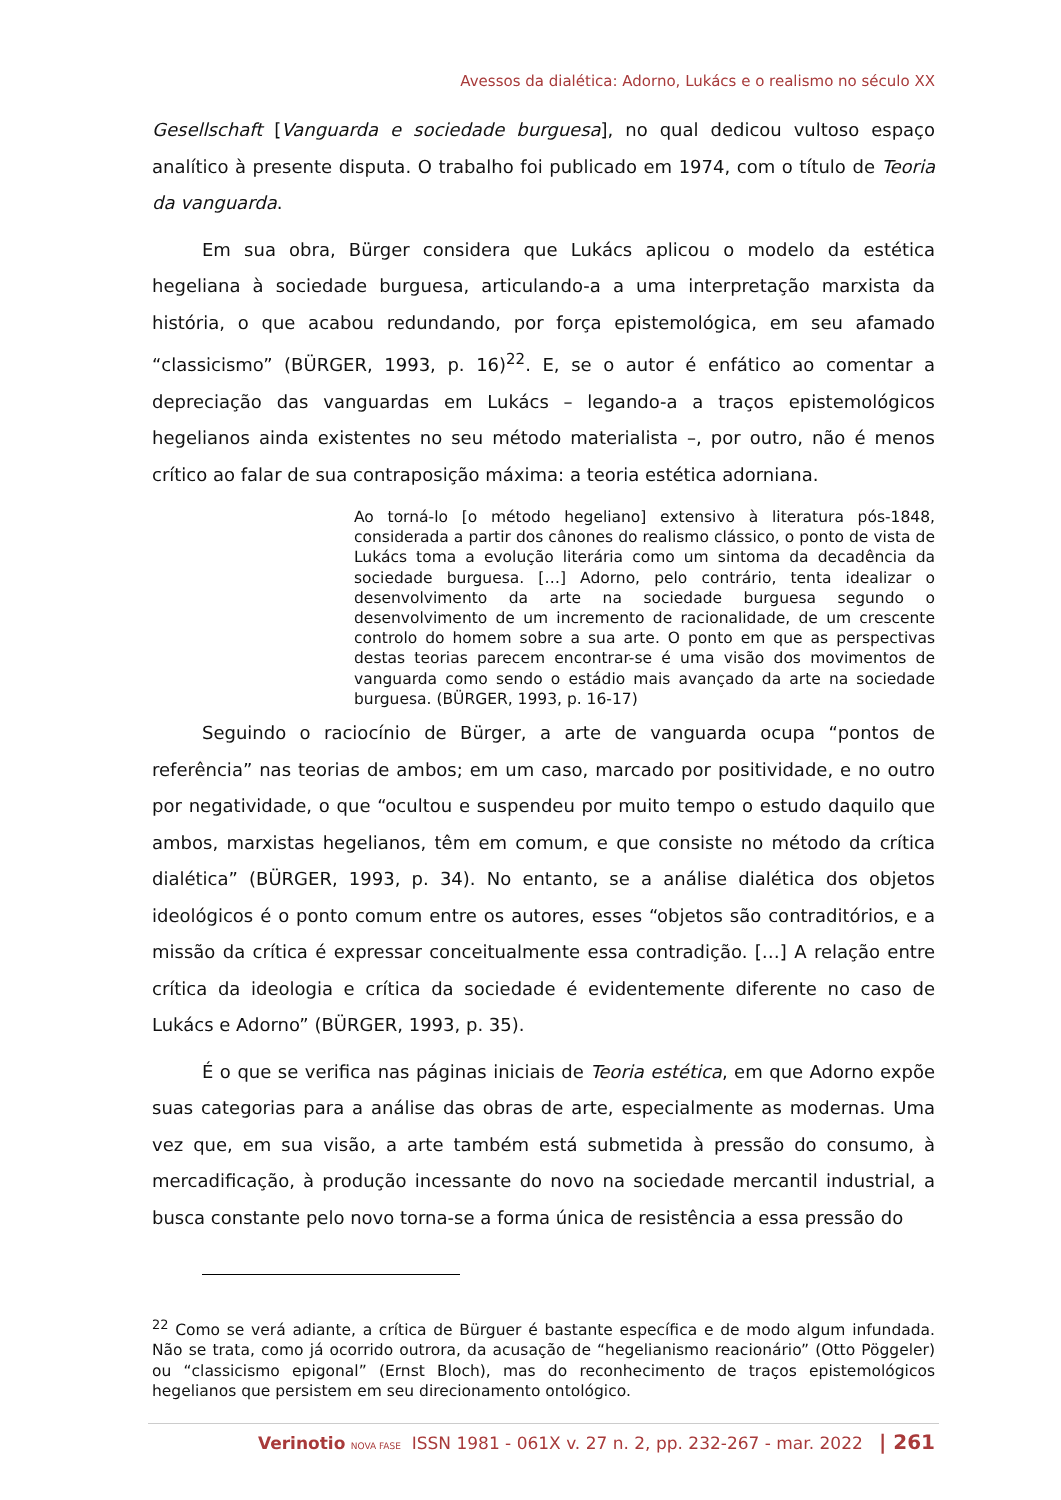Avessos da dialética: Adorno, Lukács e o realismo no século XX
Gesellschaft [Vanguarda e sociedade burguesa], no qual dedicou vultoso espaço analítico à presente disputa. O trabalho foi publicado em 1974, com o título de Teoria da vanguarda.
Em sua obra, Bürger considera que Lukács aplicou o modelo da estética hegeliana à sociedade burguesa, articulando-a a uma interpretação marxista da história, o que acabou redundando, por força epistemológica, em seu afamado “classicismo” (BÜRGER, 1993, p. 16)<sup>22</sup>. E, se o autor é enfático ao comentar a depreciação das vanguardas em Lukács – legando-a a traços epistemológicos hegelianos ainda existentes no seu método materialista –, por outro, não é menos crítico ao falar de sua contraposição máxima: a teoria estética adorniana.
Ao torná-lo [o método hegeliano] extensivo à literatura pós-1848, considerada a partir dos cânones do realismo clássico, o ponto de vista de Lukács toma a evolução literária como um sintoma da decadência da sociedade burguesa. […] Adorno, pelo contrário, tenta idealizar o desenvolvimento da arte na sociedade burguesa segundo o desenvolvimento de um incremento de racionalidade, de um crescente controlo do homem sobre a sua arte. O ponto em que as perspectivas destas teorias parecem encontrar-se é uma visão dos movimentos de vanguarda como sendo o estádio mais avançado da arte na sociedade burguesa. (BÜRGER, 1993, p. 16-17)
Seguindo o raciocínio de Bürger, a arte de vanguarda ocupa “pontos de referência” nas teorias de ambos; em um caso, marcado por positividade, e no outro por negatividade, o que “ocultou e suspendeu por muito tempo o estudo daquilo que ambos, marxistas hegelianos, têm em comum, e que consiste no método da crítica dialética” (BÜRGER, 1993, p. 34). No entanto, se a análise dialética dos objetos ideológicos é o ponto comum entre os autores, esses “objetos são contraditórios, e a missão da crítica é expressar conceitualmente essa contradição. […] A relação entre crítica da ideologia e crítica da sociedade é evidentemente diferente no caso de Lukács e Adorno” (BÜRGER, 1993, p. 35).
É o que se verifica nas páginas iniciais de Teoria estética, em que Adorno expõe suas categorias para a análise das obras de arte, especialmente as modernas. Uma vez que, em sua visão, a arte também está submetida à pressão do consumo, à mercadificação, à produção incessante do novo na sociedade mercantil industrial, a busca constante pelo novo torna-se a forma única de resistência a essa pressão do
<sup>22</sup> Como se verá adiante, a crítica de Bürguer é bastante específica e de modo algum infundada. Não se trata, como já ocorrido outrora, da acusação de “hegelianismo reacionário” (Otto Pöggeler) ou “classicismo epigonal” (Ernst Bloch), mas do reconhecimento de traços epistemológicos hegelianos que persistem em seu direcionamento ontológico.
Verinotio NOVA FASE ISSN 1981 - 061X v. 27 n. 2, pp. 232-267 - mar. 2022 | 261